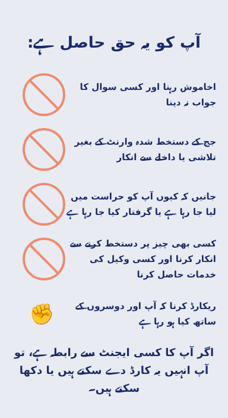آپ کو یہ حق حاصل ہے:
اخاموش رہنا اور کسی سوال کا جواب نہ دینا
جج کے دستخط شدہ وارنٹ کے بغیر تلاشی یا داخلے سے انکار
جانیں کہ کیوں آپ کو حراست میں لیا جا رہا ہے یا گرفتار کیا جا رہا ہے
کسی بھی چیز پر دستخط کرنے سے انکار کرنا اور کسی وکیل کی خدمات حاصل کرنا
ریکارڈ کرنا کہ آپ اور دوسروں کے ساتھ کیا ہو رہا ہے
✊
اگر آپ کا کسی ایجنٹ سے رابطہ ہے، تو آپ انہیں یہ کارڈ دے سکتے ہیں یا دکھا سکتے ہیں۔